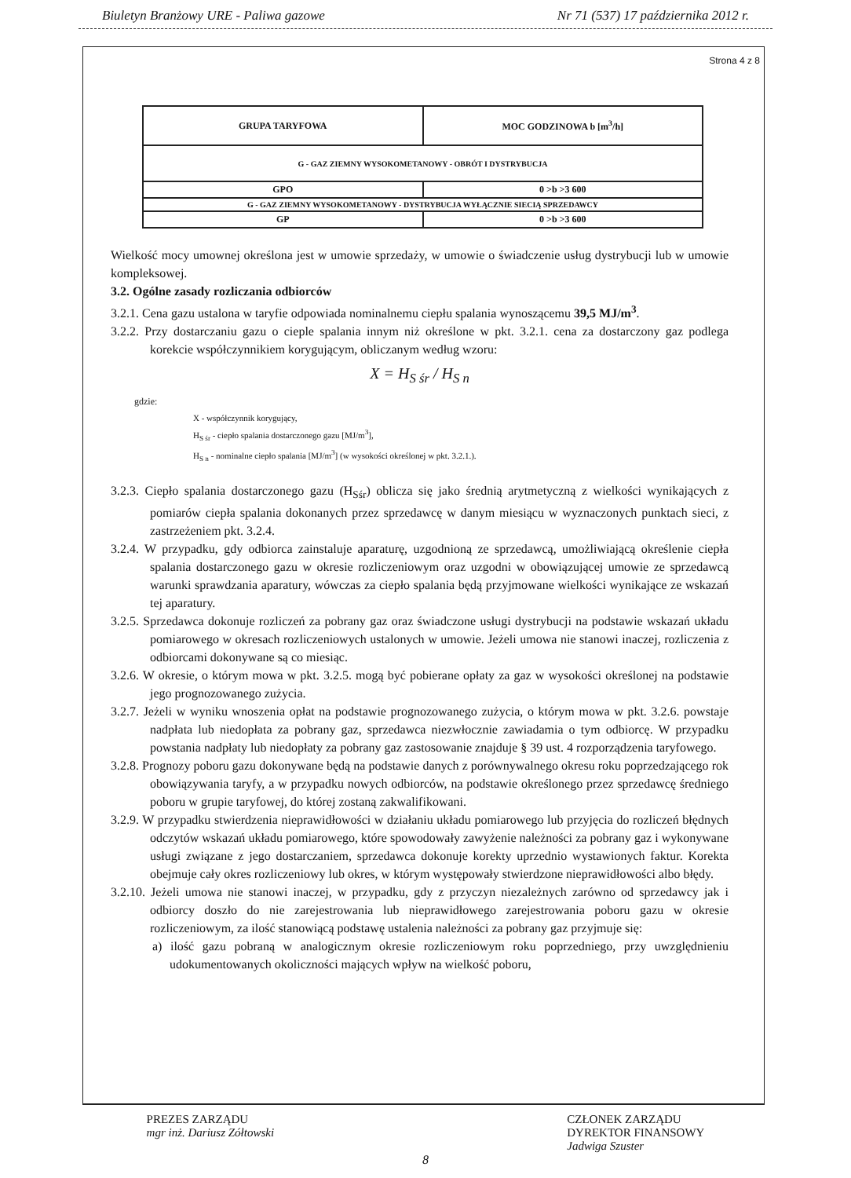Biuletyn Branżowy URE - Paliwa gazowe Nr 71 (537) 17 października 2012 r.
Strona 4 z 8
| GRUPA TARYFOWA | MOC GODZINOWA b [m<sup>3</sup>/h] |
| G - GAZ ZIEMNY WYSOKOMETANOWY - OBRÓT I DYSTRYBUCJA | |
| GPO | 0 >b >3 600 |
| G - GAZ ZIEMNY WYSOKOMETANOWY - DYSTRYBUCJA WYŁĄCZNIE SIECIĄ SPRZEDAWCY | |
| GP | 0 >b >3 600 |
Wielkość mocy umownej określona jest w umowie sprzedaży, w umowie o świadczenie usług dystrybucji lub w umowie kompleksowej.
3.2. Ogólne zasady rozliczania odbiorców
3.2.1. Cena gazu ustalona w taryfie odpowiada nominalnemu ciepłu spalania wynoszącemu 39,5 MJ/m<sup>3</sup>.
3.2.2. Przy dostarczaniu gazu o cieple spalania innym niż określone w pkt. 3.2.1. cena za dostarczony gaz podlega korekcie współczynnikiem korygującym, obliczanym według wzoru:
X = H<sub>S śr</sub> / H<sub>S n</sub>
gdzie:
X - współczynnik korygujący,
H<sub>S śr</sub> - ciepło spalania dostarczonego gazu [MJ/m<sup>3</sup>],
H<sub>S n</sub> - nominalne ciepło spalania [MJ/m<sup>3</sup>] (w wysokości określonej w pkt. 3.2.1.).
3.2.3. Ciepło spalania dostarczonego gazu (H<sub>Sśr</sub>) oblicza się jako średnią arytmetyczną z wielkości wynikających z pomiarów ciepła spalania dokonanych przez sprzedawcę w danym miesiącu w wyznaczonych punktach sieci, z zastrzeżeniem pkt. 3.2.4.
3.2.4. W przypadku, gdy odbiorca zainstaluje aparaturę, uzgodnioną ze sprzedawcą, umożliwiającą określenie ciepła spalania dostarczonego gazu w okresie rozliczeniowym oraz uzgodni w obowiązującej umowie ze sprzedawcą warunki sprawdzania aparatury, wówczas za ciepło spalania będą przyjmowane wielkości wynikające ze wskazań tej aparatury.
3.2.5. Sprzedawca dokonuje rozliczeń za pobrany gaz oraz świadczone usługi dystrybucji na podstawie wskazań układu pomiarowego w okresach rozliczeniowych ustalonych w umowie. Jeżeli umowa nie stanowi inaczej, rozliczenia z odbiorcami dokonywane są co miesiąc.
3.2.6. W okresie, o którym mowa w pkt. 3.2.5. mogą być pobierane opłaty za gaz w wysokości określonej na podstawie jego prognozowanego zużycia.
3.2.7. Jeżeli w wyniku wnoszenia opłat na podstawie prognozowanego zużycia, o którym mowa w pkt. 3.2.6. powstaje nadpłata lub niedopłata za pobrany gaz, sprzedawca niezwłocznie zawiadamia o tym odbiorcę. W przypadku powstania nadpłaty lub niedopłaty za pobrany gaz zastosowanie znajduje § 39 ust. 4 rozporządzenia taryfowego.
3.2.8. Prognozy poboru gazu dokonywane będą na podstawie danych z porównywalnego okresu roku poprzedzającego rok obowiązywania taryfy, a w przypadku nowych odbiorców, na podstawie określonego przez sprzedawcę średniego poboru w grupie taryfowej, do której zostaną zakwalifikowani.
3.2.9. W przypadku stwierdzenia nieprawidłowości w działaniu układu pomiarowego lub przyjęcia do rozliczeń błędnych odczytów wskazań układu pomiarowego, które spowodowały zawyżenie należności za pobrany gaz i wykonywane usługi związane z jego dostarczaniem, sprzedawca dokonuje korekty uprzednio wystawionych faktur. Korekta obejmuje cały okres rozliczeniowy lub okres, w którym występowały stwierdzone nieprawidłowości albo błędy.
3.2.10. Jeżeli umowa nie stanowi inaczej, w przypadku, gdy z przyczyn niezależnych zarówno od sprzedawcy jak i odbiorcy doszło do nie zarejestrowania lub nieprawidłowego zarejestrowania poboru gazu w okresie rozliczeniowym, za ilość stanowiącą podstawę ustalenia należności za pobrany gaz przyjmuje się:
a) ilość gazu pobraną w analogicznym okresie rozliczeniowym roku poprzedniego, przy uwzględnieniu udokumentowanych okoliczności mających wpływ na wielkość poboru,
PREZES ZARZĄDU
mgr inż. Dariusz Zółtowski CZŁONEK ZARZĄDU
DYREKTOR FINANSOWY
Jadwiga Szuster
8